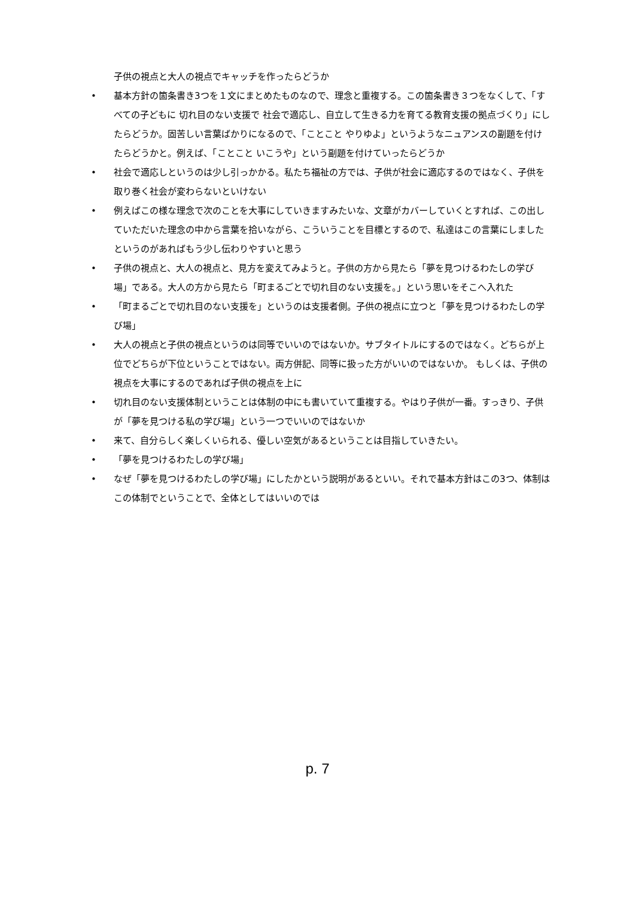子供の視点と大人の視点でキャッチを作ったらどうか
• 基本方針の箇条書き3つを１文にまとめたものなので、理念と重複する。この箇条書き３つをなくして、「すべての子どもに 切れ目のない支援で 社会で適応し、自立して生きる力を育てる教育支援の拠点づくり」にしたらどうか。固苦しい言葉ばかりになるので、「ことこと やりゆよ」というようなニュアンスの副題を付けたらどうかと。例えば、「ことこと いこうや」という副題を付けていったらどうか
• 社会で適応しというのは少し引っかかる。私たち福祉の方では、子供が社会に適応するのではなく、子供を取り巻く社会が変わらないといけない
• 例えばこの様な理念で次のことを大事にしていきますみたいな、文章がカバーしていくとすれば、この出していただいた理念の中から言葉を拾いながら、こういうことを目標とするので、私達はこの言葉にしましたというのがあればもう少し伝わりやすいと思う
• 子供の視点と、大人の視点と、見方を変えてみようと。子供の方から見たら「夢を見つけるわたしの学び場」である。大人の方から見たら「町まるごとで切れ目のない支援を。」という思いをそこへ入れた
• 「町まるごとで切れ目のない支援を」というのは支援者側。子供の視点に立つと「夢を見つけるわたしの学び場」
• 大人の視点と子供の視点というのは同等でいいのではないか。サブタイトルにするのではなく。どちらが上位でどちらが下位ということではない。両方併記、同等に扱った方がいいのではないか。 もしくは、子供の視点を大事にするのであれば子供の視点を上に
• 切れ目のない支援体制ということは体制の中にも書いていて重複する。やはり子供が一番。すっきり、子供が「夢を見つける私の学び場」という一つでいいのではないか
• 来て、自分らしく楽しくいられる、優しい空気があるということは目指していきたい。
• 「夢を見つけるわたしの学び場」
• なぜ「夢を見つけるわたしの学び場」にしたかという説明があるといい。それで基本方針はこの3つ、体制はこの体制でということで、全体としてはいいのでは
p. 7